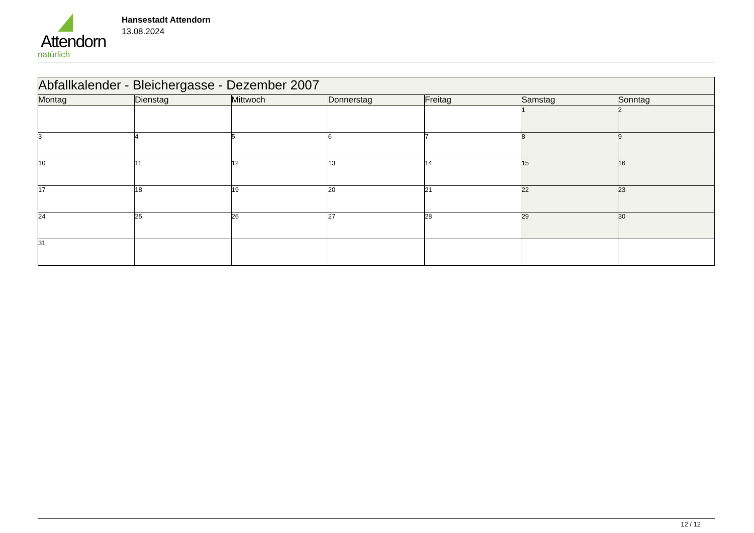Attendorn
natürlich
Hansestadt Attendorn
13.08.2024
| Abfallkalender - Bleichergasse - Dezember 2007 | | | | | | |
| Montag | Dienstag | Mittwoch | Donnerstag | Freitag | Samstag | Sonntag |
| | | | | | 1 | 2 |
| 3 | 4 | 5 | 6 | 7 | 8 | 9 |
| 10 | 11 | 12 | 13 | 14 | 15 | 16 |
| 17 | 18 | 19 | 20 | 21 | 22 | 23 |
| 24 | 25 | 26 | 27 | 28 | 29 | 30 |
| 31 | | | | | | |
12 / 12